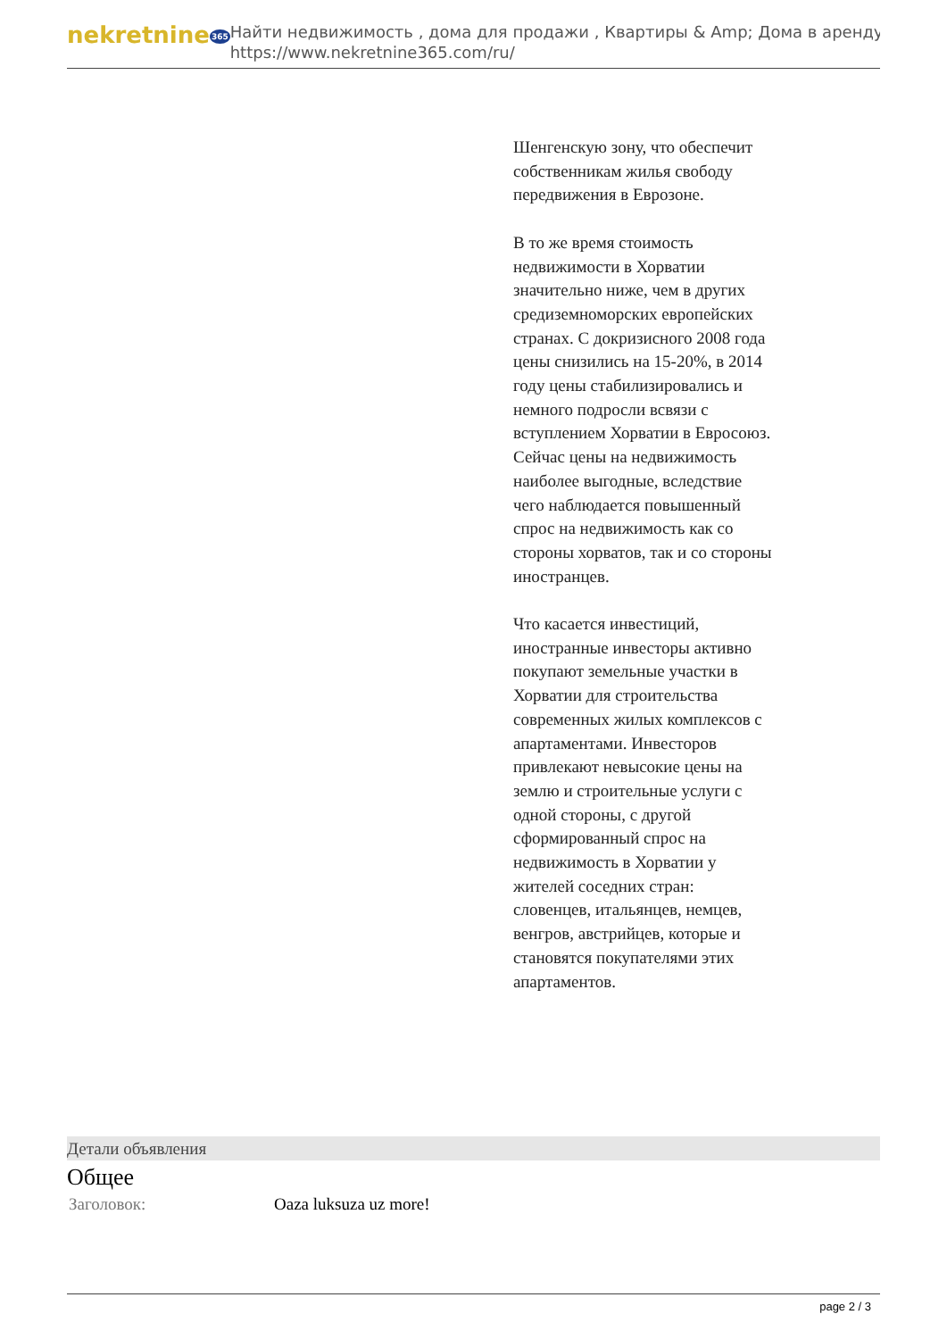nekretnine365
Найти недвижимость , дома для продажи , Квартиры & Amp; Дома в аренду
https://www.nekretnine365.com/ru/
Шенгенскую зону, что обеспечит собственникам жилья свободу передвижения в Еврозоне.
В то же время стоимость недвижимости в Хорватии значительно ниже, чем в других средиземноморских европейских странах. С докризисного 2008 года цены снизились на 15-20%, в 2014 году цены стабилизировались и немного подросли всвязи с вступлением Хорватии в Евросоюз. Сейчас цены на недвижимость наиболее выгодные, вследствие чего наблюдается повышенный спрос на недвижимость как со стороны хорватов, так и со стороны иностранцев.
Что касается инвестиций, иностранные инвесторы активно покупают земельные участки в Хорватии для строительства современных жилых комплексов с апартаментами. Инвесторов привлекают невысокие цены на землю и строительные услуги с одной стороны, с другой сформированный спрос на недвижимость в Хорватии у жителей соседних стран: словенцев, итальянцев, немцев, венгров, австрийцев, которые и становятся покупателями этих апартаментов.
Детали объявления
Общее
| Заголовок: | Oaza luksuza uz more! |
page 2 / 3